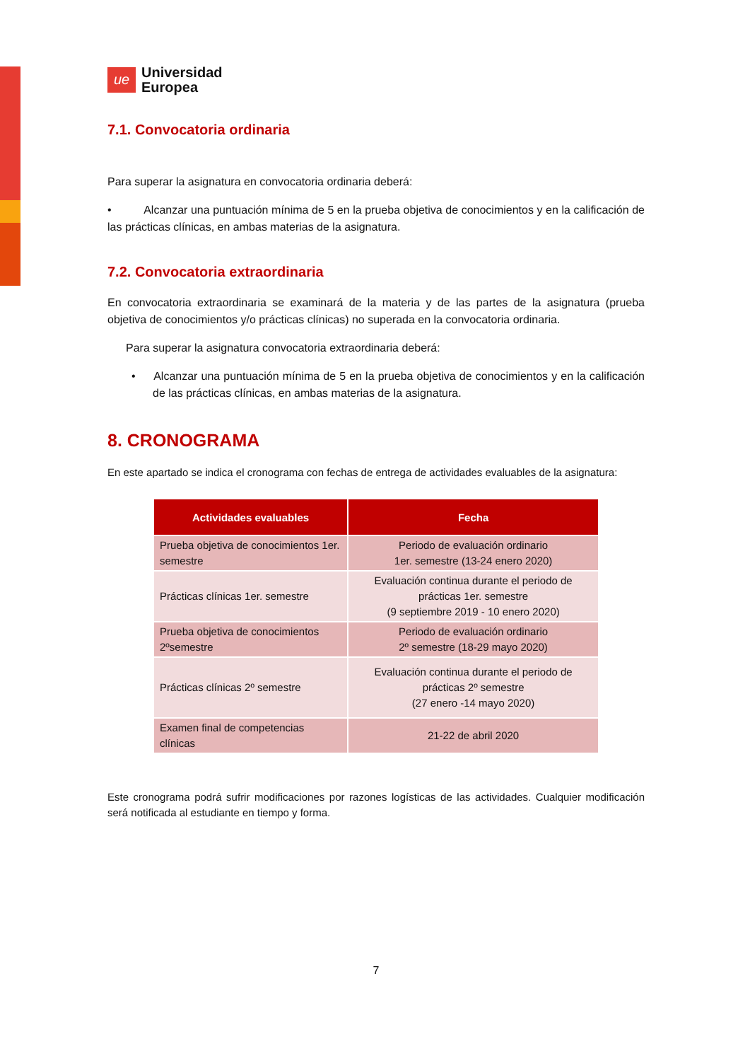ue
Universidad
Europea
7.1. Convocatoria ordinaria
Para superar la asignatura en convocatoria ordinaria deberá:
• Alcanzar una puntuación mínima de 5 en la prueba objetiva de conocimientos y en la calificación de las prácticas clínicas, en ambas materias de la asignatura.
7.2. Convocatoria extraordinaria
En convocatoria extraordinaria se examinará de la materia y de las partes de la asignatura (prueba objetiva de conocimientos y/o prácticas clínicas) no superada en la convocatoria ordinaria.
Para superar la asignatura convocatoria extraordinaria deberá:
• Alcanzar una puntuación mínima de 5 en la prueba objetiva de conocimientos y en la calificación de las prácticas clínicas, en ambas materias de la asignatura.
8. CRONOGRAMA
En este apartado se indica el cronograma con fechas de entrega de actividades evaluables de la asignatura:
| Actividades evaluables | Fecha |
| --- | --- |
| Prueba objetiva de conocimientos 1er. semestre | Periodo de evaluación ordinario 1er. semestre (13-24 enero 2020) |
| Prácticas clínicas 1er. semestre | Evaluación continua durante el periodo de prácticas 1er. semestre (9 septiembre 2019 - 10 enero 2020) |
| Prueba objetiva de conocimientos 2ºsemestre | Periodo de evaluación ordinario 2º semestre (18-29 mayo 2020) |
| Prácticas clínicas 2º semestre | Evaluación continua durante el periodo de prácticas 2º semestre (27 enero -14 mayo 2020) |
| Examen final de competencias clínicas | 21-22 de abril 2020 |
Este cronograma podrá sufrir modificaciones por razones logísticas de las actividades. Cualquier modificación será notificada al estudiante en tiempo y forma.
7